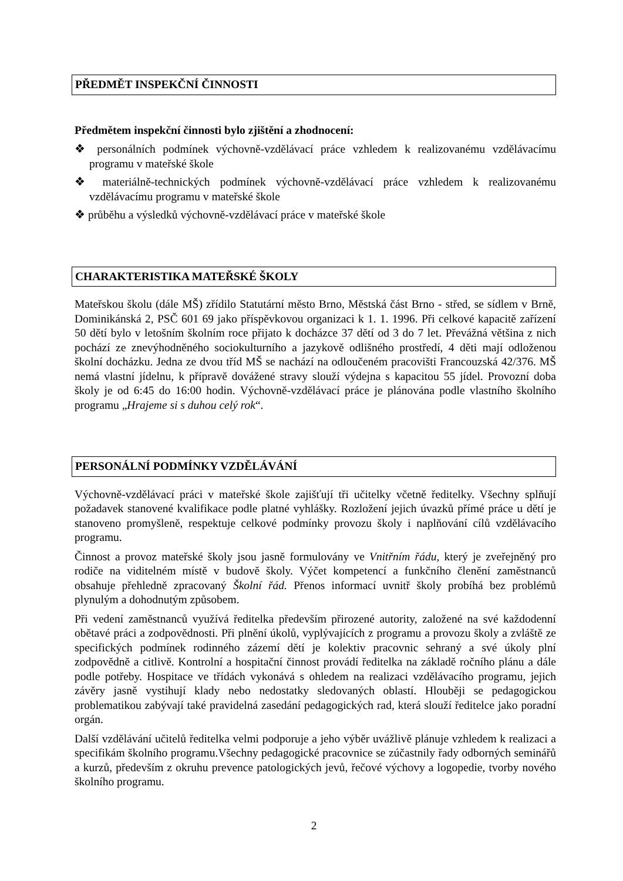PŘEDMĚT INSPEKČNÍ ČINNOSTI
Předmětem inspekční činnosti bylo zjištění a zhodnocení:
❖ personálních podmínek výchovně-vzdělávací práce vzhledem k realizovanému vzdělávacímu programu v mateřské škole
❖ materiálně-technických podmínek výchovně-vzdělávací práce vzhledem k realizovanému vzdělávacímu programu v mateřské škole
❖ průběhu a výsledků výchovně-vzdělávací práce v mateřské škole
CHARAKTERISTIKA MATEŘSKÉ ŠKOLY
Mateřskou školu (dále MŠ) zřídilo Statutární město Brno, Městská část Brno - střed, se sídlem v Brně, Dominikánská 2, PSČ 601 69 jako příspěvkovou organizaci k 1. 1. 1996. Při celkové kapacitě zařízení 50 dětí bylo v letošním školním roce přijato k docházce 37 dětí od 3 do 7 let. Převážná většina z nich pochází ze znevýhodněného sociokulturního a jazykově odlišného prostředí, 4 děti mají odloženou školní docházku. Jedna ze dvou tříd MŠ se nachází na odloučeném pracovišti Francouzská 42/376. MŠ nemá vlastní jídelnu, k přípravě dovážené stravy slouží výdejna s kapacitou 55 jídel. Provozní doba školy je od 6:45 do 16:00 hodin. Výchovně-vzdělávací práce je plánována podle vlastního školního programu „Hrajeme si s duhou celý rok“.
PERSONÁLNÍ PODMÍNKY VZDĚLÁVÁNÍ
Výchovně-vzdělávací práci v mateřské škole zajišťují tři učitelky včetně ředitelky. Všechny splňují požadavek stanovené kvalifikace podle platné vyhlášky. Rozložení jejich úvazků přímé práce u dětí je stanoveno promyšleně, respektuje celkové podmínky provozu školy i naplňování cílů vzdělávacího programu.
Činnost a provoz mateřské školy jsou jasně formulovány ve Vnitřním řádu, který je zveřejněný pro rodiče na viditelném místě v budově školy. Výčet kompetencí a funkčního členění zaměstnanců obsahuje přehledně zpracovaný Školní řád. Přenos informací uvnitř školy probíhá bez problémů plynulým a dohodnutým způsobem.
Při vedení zaměstnanců využívá ředitelka především přirozené autority, založené na své každodenní obětavé práci a zodpovědnosti. Při plnění úkolů, vyplývajících z programu a provozu školy a zvláště ze specifických podmínek rodinného zázemí dětí je kolektiv pracovnic sehraný a své úkoly plní zodpovědně a citlivě. Kontrolní a hospitační činnost provádí ředitelka na základě ročního plánu a dále podle potřeby. Hospitace ve třídách vykonává s ohledem na realizaci vzdělávacího programu, jejich závěry jasně vystihují klady nebo nedostatky sledovaných oblastí. Hlouběji se pedagogickou problematikou zabývají také pravidelná zasedání pedagogických rad, která slouží ředitelce jako poradní orgán.
Další vzdělávání učitelů ředitelka velmi podporuje a jeho výběr uvážlivě plánuje vzhledem k realizaci a specifikám školního programu.Všechny pedagogické pracovnice se zúčastnily řady odborných seminářů a kurzů, především z okruhu prevence patologických jevů, řečové výchovy a logopedie, tvorby nového školního programu.
2